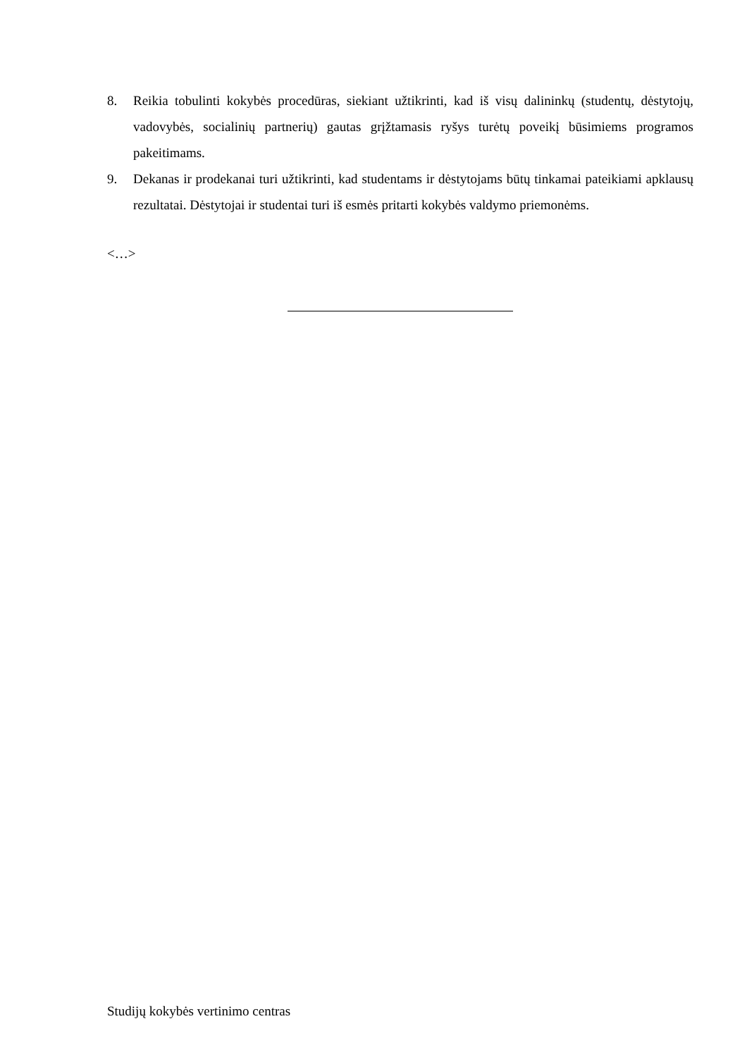8. Reikia tobulinti kokybės procedūras, siekiant užtikrinti, kad iš visų dalininkų (studentų, dėstytojų, vadovybės, socialinių partnerių) gautas grįžtamasis ryšys turėtų poveikį būsimiems programos pakeitimams.
9. Dekanas ir prodekanai turi užtikrinti, kad studentams ir dėstytojams būtų tinkamai pateikiami apklausų rezultatai. Dėstytojai ir studentai turi iš esmės pritarti kokybės valdymo priemonėms.
<…>
Studijų kokybės vertinimo centras